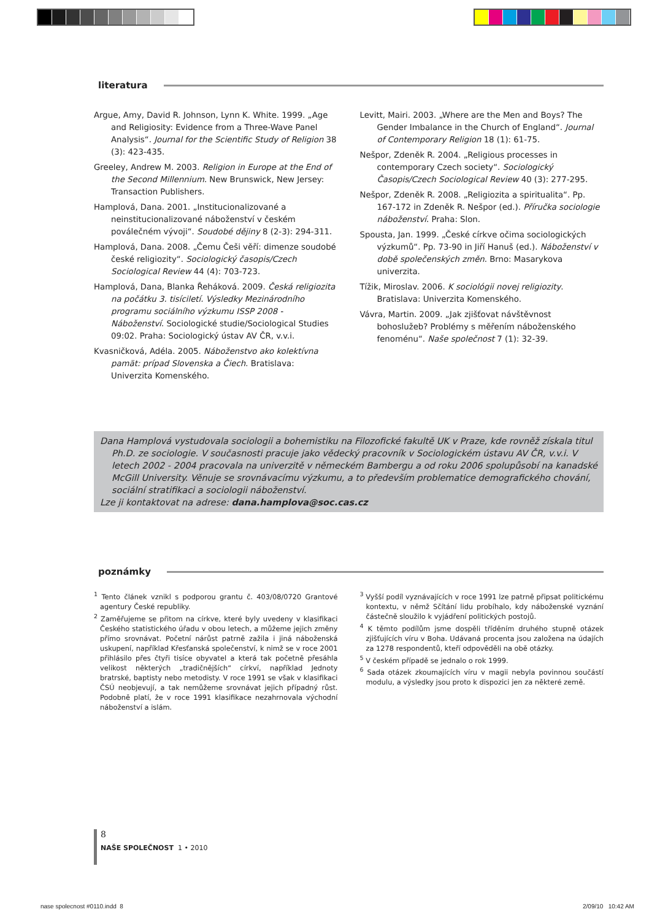literatura
Argue, Amy, David R. Johnson, Lynn K. White. 1999. „Age and Religiosity: Evidence from a Three-Wave Panel Analysis“. Journal for the Scientific Study of Religion 38 (3): 423-435.
Greeley, Andrew M. 2003. Religion in Europe at the End of the Second Millennium. New Brunswick, New Jersey: Transaction Publishers.
Hamplová, Dana. 2001. „Institucionalizované a neinstitucionalizované náboženství v českém poválečném vývoji“. Soudobé dějiny 8 (2-3): 294-311.
Hamplová, Dana. 2008. „Čemu Češi věří: dimenze soudobé české religiozity“. Sociologický časopis/Czech Sociological Review 44 (4): 703-723.
Hamplová, Dana, Blanka Řeháková. 2009. Česká religiozita na počátku 3. tisíciletí. Výsledky Mezinárodního programu sociálního výzkumu ISSP 2008 - Náboženství. Sociologické studie/Sociological Studies 09:02. Praha: Sociologický ústav AV ČR, v.v.i.
Kvasničková, Adéla. 2005. Náboženstvo ako kolektívna pamät: prípad Slovenska a Čiech. Bratislava: Univerzita Komenského.
Levitt, Mairi. 2003. „Where are the Men and Boys? The Gender Imbalance in the Church of England“. Journal of Contemporary Religion 18 (1): 61-75.
Nešpor, Zdeněk R. 2004. „Religious processes in contemporary Czech society“. Sociologický Časopis/Czech Sociological Review 40 (3): 277-295.
Nešpor, Zdeněk R. 2008. „Religiozita a spiritualita“. Pp. 167-172 in Zdeněk R. Nešpor (ed.). Příručka sociologie náboženství. Praha: Slon.
Spousta, Jan. 1999. „České církve očima sociologických výzkumů“. Pp. 73-90 in Jiří Hanuš (ed.). Náboženství v době společenských změn. Brno: Masarykova univerzita.
Tížik, Miroslav. 2006. K sociológii novej religiozity. Bratislava: Univerzita Komenského.
Vávra, Martin. 2009. „Jak zjišťovat návštěvnost bohoslužeb? Problémy s měřením náboženského fenoménu“. Naše společnost 7 (1): 32-39.
Dana Hamplová vystudovala sociologii a bohemistiku na Filozofické fakultě UK v Praze, kde rovněž získala titul Ph.D. ze sociologie. V současnosti pracuje jako vědecký pracovník v Sociologickém ústavu AV ČR, v.v.i. V letech 2002 - 2004 pracovala na univerzitě v německém Bambergu a od roku 2006 spolupůsobí na kanadské McGill University. Věnuje se srovnávacímu výzkumu, a to především problematice demografického chování, sociální stratifikaci a sociologii náboženství.
Lze ji kontaktovat na adrese: dana.hamplova@soc.cas.cz
poznámky
<sup>1</sup> Tento článek vznikl s podporou grantu č. 403/08/0720 Grantové agentury České republiky.
<sup>2</sup> Zaměřujeme se přitom na církve, které byly uvedeny v klasifikaci Českého statistického úřadu v obou letech, a můžeme jejich změny přímo srovnávat. Početní nárůst patrně zažila i jiná náboženská uskupení, například Křesťanská společenství, k nimž se v roce 2001 přihlásilo přes čtyři tisíce obyvatel a která tak početně přesáhla velikost některých „tradičnějších“ církví, například Jednoty bratrské, baptisty nebo metodisty. V roce 1991 se však v klasifikaci ČSÚ neobjevují, a tak nemůžeme srovnávat jejich případný růst. Podobně platí, že v roce 1991 klasifikace nezahrnovala východní náboženství a islám.
<sup>3</sup> Vyšší podíl vyznávajících v roce 1991 lze patrně připsat politickému kontextu, v němž Sčítání lidu probíhalo, kdy náboženské vyznání částečně sloužilo k vyjádření politických postojů.
<sup>4</sup> K těmto podílům jsme dospěli tříděním druhého stupně otázek zjišťujících víru v Boha. Udávaná procenta jsou založena na údajích za 1278 respondentů, kteří odpověděli na obě otázky.
<sup>5</sup> V českém případě se jednalo o rok 1999.
<sup>6</sup> Sada otázek zkoumajících víru v magii nebyla povinnou součástí modulu, a výsledky jsou proto k dispozici jen za některé země.
8
NAŠE SPOLEČNOST 1 • 2010
nase spolecnost #0110.indd 8 2/09/10 10:42 AM